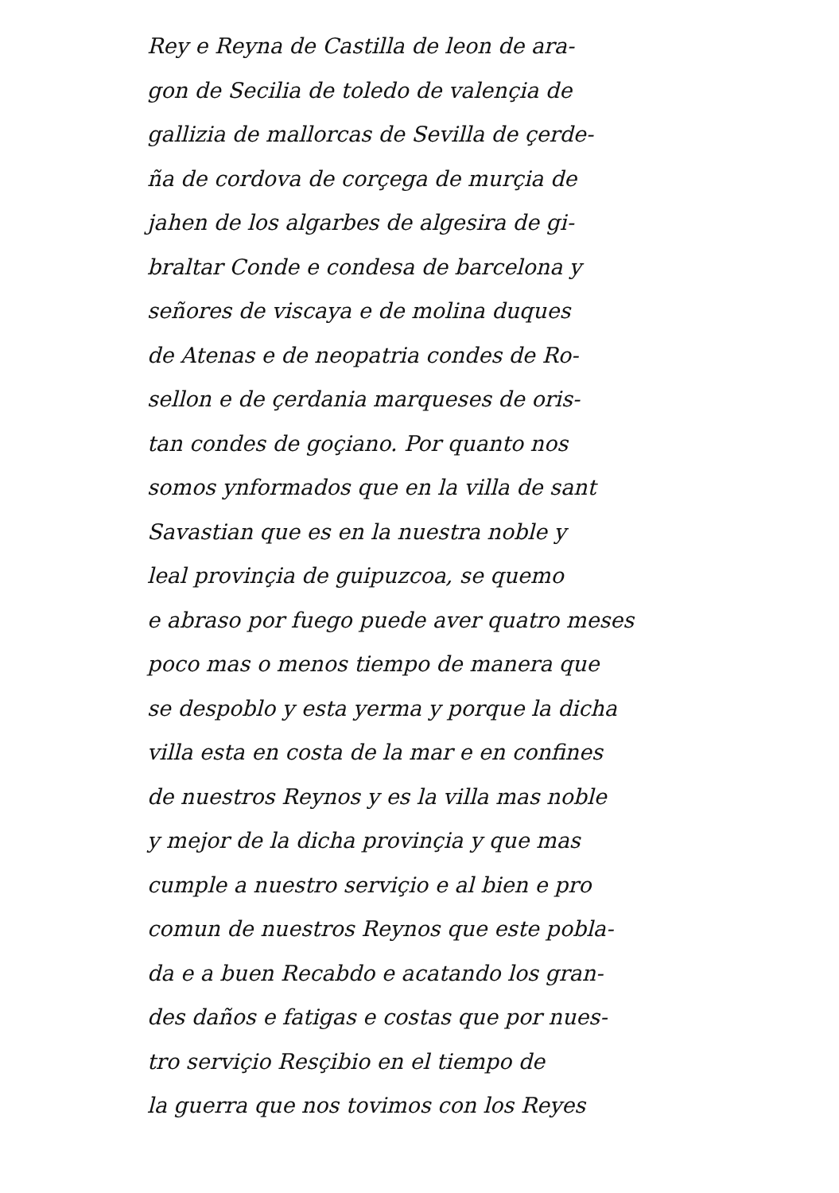Rey e Reyna de Castilla de leon de ara-
gon de Secilia de toledo de valençia de
gallizia de mallorcas de Sevilla de çerde-
ña de cordova de corçega de murçia de
jahen de los algarbes de algesira de gi-
braltar Conde e condesa de barcelona y
señores de viscaya e de molina duques
de Atenas e de neopatria condes de Ro-
sellon e de çerdania marqueses de oris-
tan condes de goçiano. Por quanto nos
somos ynformados que en la villa de sant
Savastian que es en la nuestra noble y
leal provinçia de guipuzcoa, se quemo
e abraso por fuego puede aver quatro meses
poco mas o menos tiempo de manera que
se despoblo y esta yerma y porque la dicha
villa esta en costa de la mar e en confines
de nuestros Reynos y es la villa mas noble
y mejor de la dicha provinçia y que mas
cumple a nuestro serviçio e al bien e pro
comun de nuestros Reynos que este pobla-
da e a buen Recabdo e acatando los gran-
des daños e fatigas e costas que por nues-
tro serviçio Resçibio en el tiempo de
la guerra que nos tovimos con los Reyes